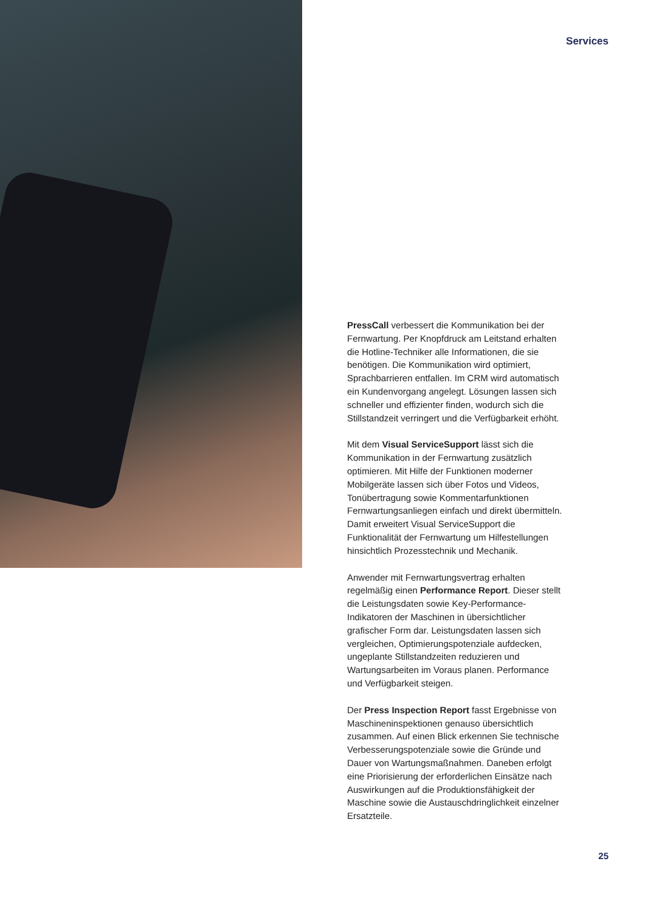Services
PressCall verbessert die Kommunikation bei der Fernwartung. Per Knopfdruck am Leitstand erhalten die Hotline-Techniker alle Informationen, die sie benötigen. Die Kommunikation wird optimiert, Sprachbarrieren entfallen. Im CRM wird automatisch ein Kundenvorgang angelegt. Lösungen lassen sich schneller und effizienter finden, wodurch sich die Stillstandzeit verringert und die Verfügbarkeit erhöht.
Mit dem Visual ServiceSupport lässt sich die Kommunikation in der Fernwartung zusätzlich optimieren. Mit Hilfe der Funktionen moderner Mobilgeräte lassen sich über Fotos und Videos, Tonübertragung sowie Kommentarfunktionen Fernwartungsanliegen einfach und direkt übermitteln. Damit erweitert Visual ServiceSupport die Funktionalität der Fernwartung um Hilfestellungen hinsichtlich Prozesstechnik und Mechanik.
Anwender mit Fernwartungsvertrag erhalten regelmäßig einen Performance Report. Dieser stellt die Leistungsdaten sowie Key-Performance-Indikatoren der Maschinen in übersichtlicher grafischer Form dar. Leistungsdaten lassen sich vergleichen, Optimierungspotenziale aufdecken, ungeplante Stillstandzeiten reduzieren und Wartungsarbeiten im Voraus planen. Performance und Verfügbarkeit steigen.
Der Press Inspection Report fasst Ergebnisse von Maschineninspektionen genauso übersichtlich zusammen. Auf einen Blick erkennen Sie technische Verbesserungspotenziale sowie die Gründe und Dauer von Wartungsmaßnahmen. Daneben erfolgt eine Priorisierung der erforderlichen Einsätze nach Auswirkungen auf die Produktionsfähigkeit der Maschine sowie die Austauschdringlichkeit einzelner Ersatzteile.
25